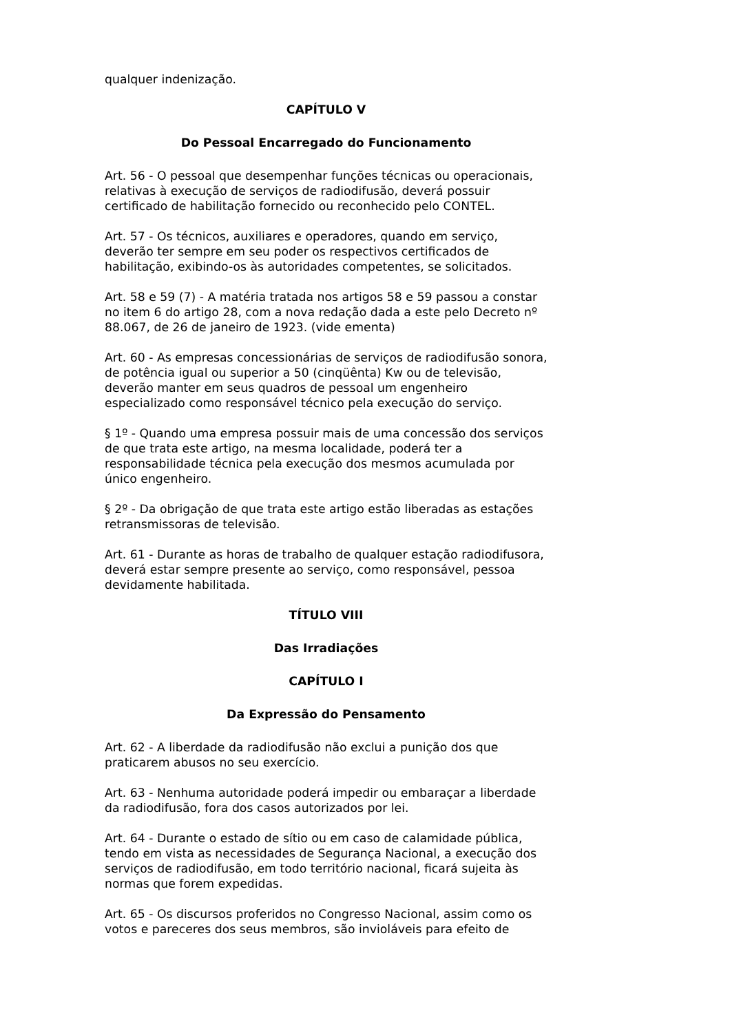qualquer indenização.
CAPÍTULO V
Do Pessoal Encarregado do Funcionamento
Art. 56 - O pessoal que desempenhar funções técnicas ou operacionais, relativas à execução de serviços de radiodifusão, deverá possuir certificado de habilitação fornecido ou reconhecido pelo CONTEL.
Art. 57 - Os técnicos, auxiliares e operadores, quando em serviço, deverão ter sempre em seu poder os respectivos certificados de habilitação, exibindo-os às autoridades competentes, se solicitados.
Art. 58 e 59 (7) - A matéria tratada nos artigos 58 e 59 passou a constar no item 6 do artigo 28, com a nova redação dada a este pelo Decreto nº 88.067, de 26 de janeiro de 1923. (vide ementa)
Art. 60 - As empresas concessionárias de serviços de radiodifusão sonora, de potência igual ou superior a 50 (cinqüênta) Kw ou de televisão, deverão manter em seus quadros de pessoal um engenheiro especializado como responsável técnico pela execução do serviço.
§ 1º - Quando uma empresa possuir mais de uma concessão dos serviços de que trata este artigo, na mesma localidade, poderá ter a responsabilidade técnica pela execução dos mesmos acumulada por único engenheiro.
§ 2º - Da obrigação de que trata este artigo estão liberadas as estações retransmissoras de televisão.
Art. 61 - Durante as horas de trabalho de qualquer estação radiodifusora, deverá estar sempre presente ao serviço, como responsável, pessoa devidamente habilitada.
TÍTULO VIII
Das Irradiações
CAPÍTULO I
Da Expressão do Pensamento
Art. 62 - A liberdade da radiodifusão não exclui a punição dos que praticarem abusos no seu exercício.
Art. 63 - Nenhuma autoridade poderá impedir ou embaraçar a liberdade da radiodifusão, fora dos casos autorizados por lei.
Art. 64 - Durante o estado de sítio ou em caso de calamidade pública, tendo em vista as necessidades de Segurança Nacional, a execução dos serviços de radiodifusão, em todo território nacional, ficará sujeita às normas que forem expedidas.
Art. 65 - Os discursos proferidos no Congresso Nacional, assim como os votos e pareceres dos seus membros, são invioláveis para efeito de